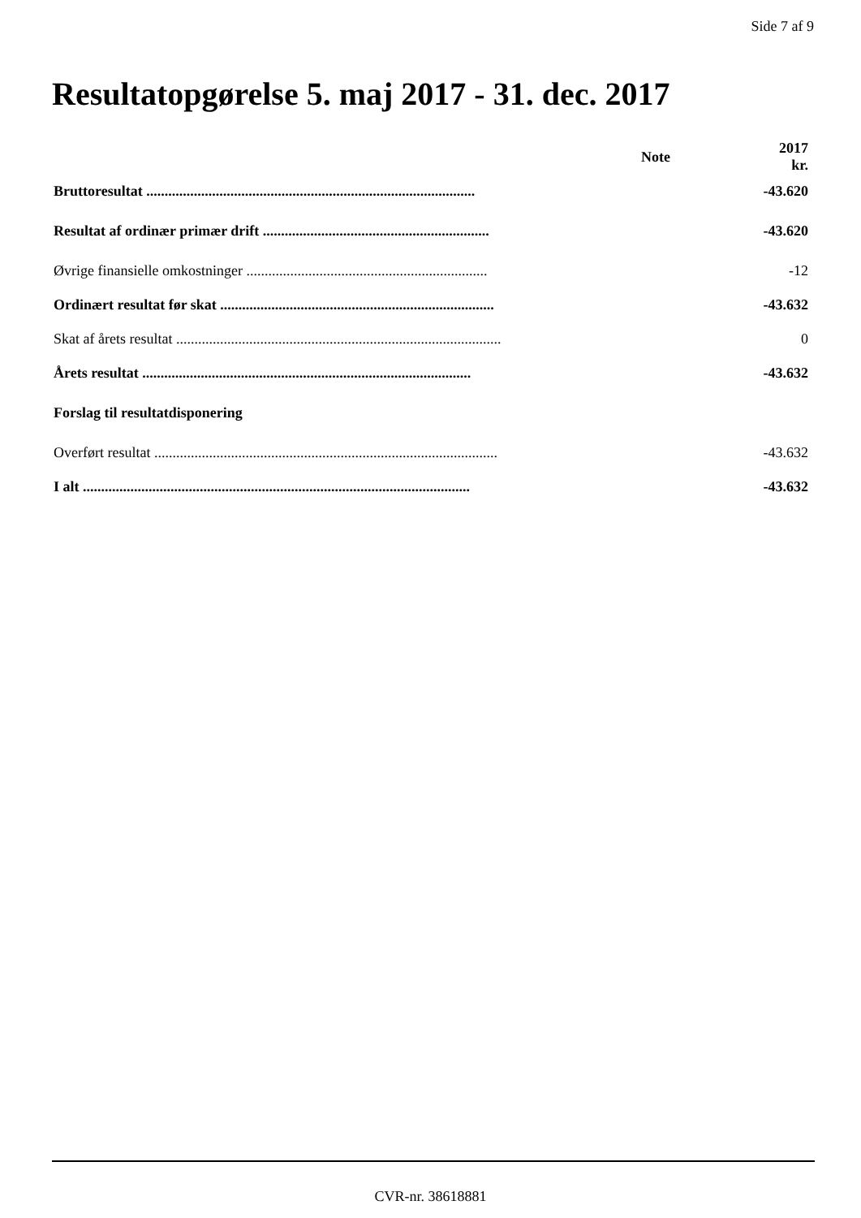Side 7 af 9
Resultatopgørelse 5. maj 2017 - 31. dec. 2017
| | Note | 2017 kr. |
| --- | --- | --- |
| Bruttoresultat .......................................................................................... | | -43.620 |
| Resultat af ordinær primær drift .............................................................. | | -43.620 |
| Øvrige finansielle omkostninger .................................................................. | | -12 |
| Ordinært resultat før skat ........................................................................... | | -43.632 |
| Skat af årets resultat ......................................................................................... | | 0 |
| Årets resultat .......................................................................................... | | -43.632 |
| Forslag til resultatdisponering | | |
| Overført resultat .............................................................................................. | | -43.632 |
| I alt .......................................................................................................... | | -43.632 |
CVR-nr. 38618881